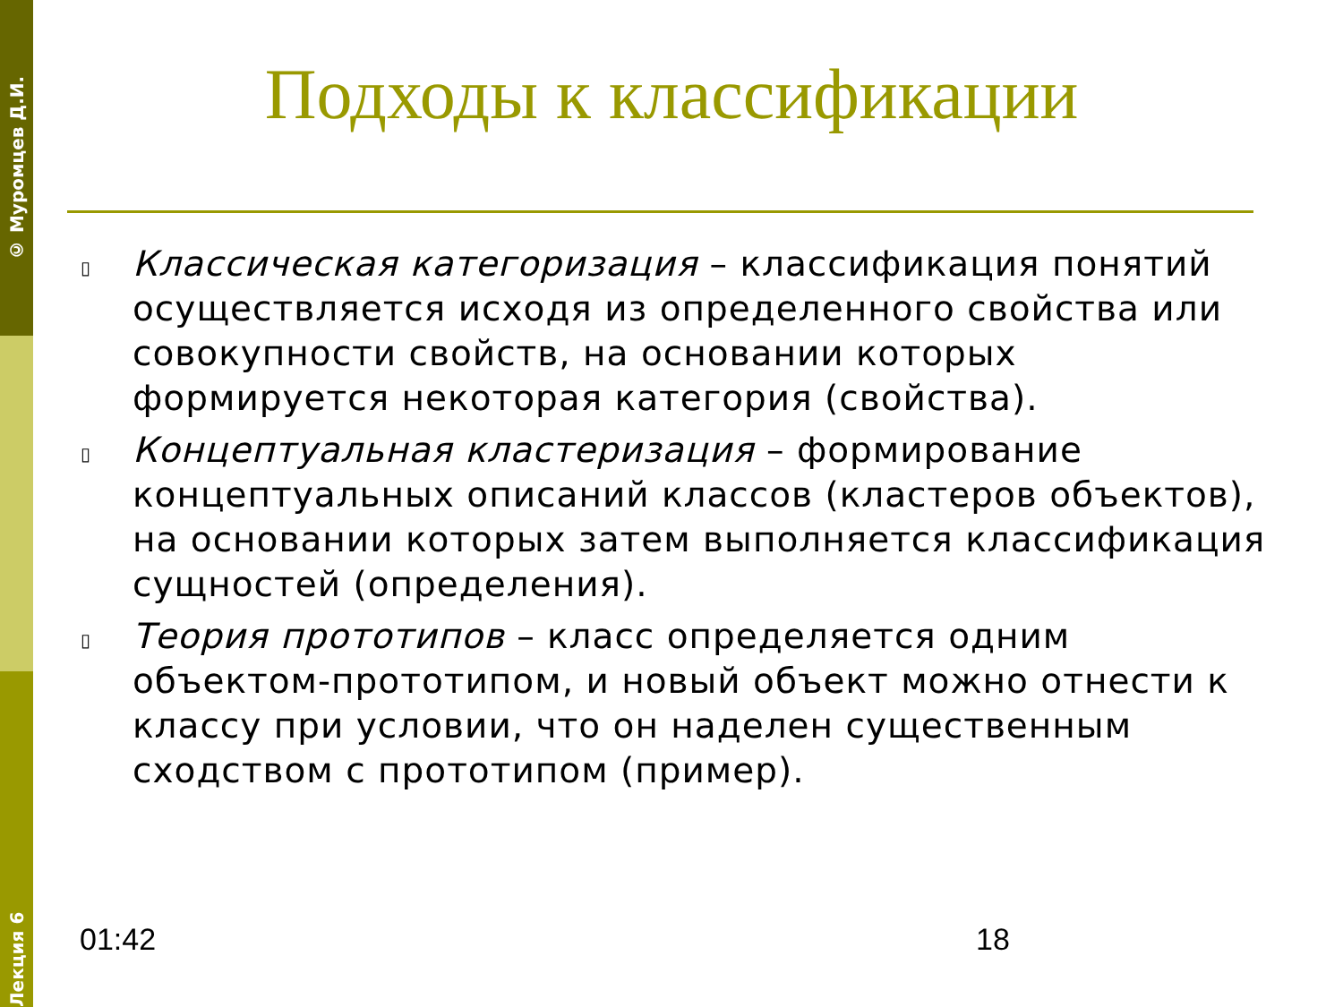© Муромцев Д.И.
Лекция 6
Подходы к классификации
▯ Классическая категоризация – классификация понятий осуществляется исходя из определенного свойства или совокупности свойств, на основании которых формируется некоторая категория (свойства).
▯ Концептуальная кластеризация – формирование концептуальных описаний классов (кластеров объектов), на основании которых затем выполняется классификация сущностей (определения).
▯ Теория прототипов – класс определяется одним объектом-прототипом, и новый объект можно отнести к классу при условии, что он наделен существенным сходством с прототипом (пример).
01:42 18